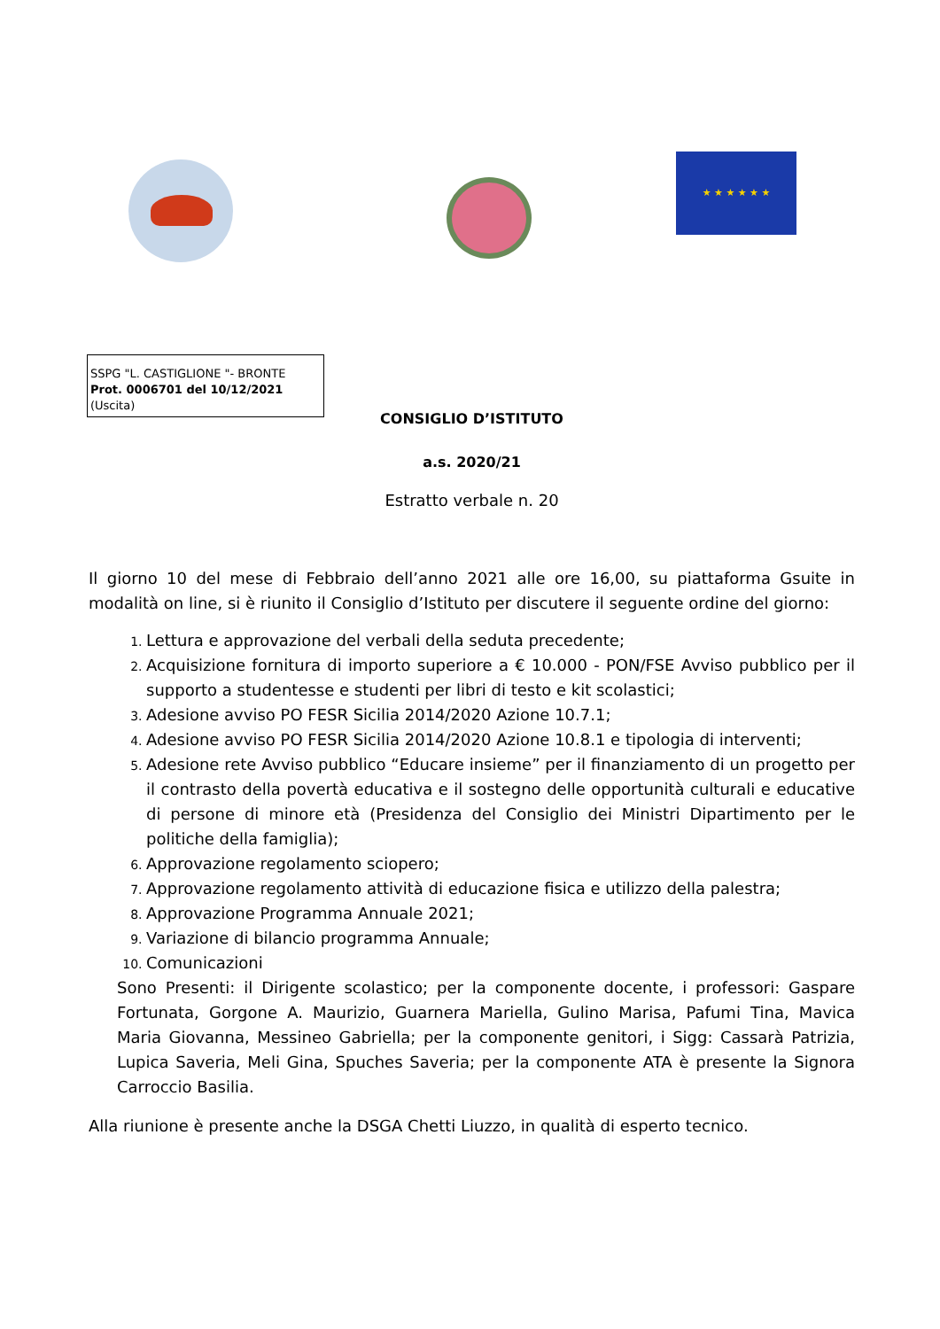★ ★ ★ ★ ★ ★
SSPG "L. CASTIGLIONE "- BRONTE
Prot. 0006701 del 10/12/2021
(Uscita)
CONSIGLIO D’ISTITUTO
a.s. 2020/21
Estratto verbale n. 20
Il giorno 10 del mese di Febbraio dell’anno 2021 alle ore 16,00, su piattaforma Gsuite in modalità on line, si è riunito il Consiglio d’Istituto per discutere il seguente ordine del giorno:
Lettura e approvazione del verbali della seduta precedente;
Acquisizione fornitura di importo superiore a € 10.000 - PON/FSE Avviso pubblico per il supporto a studentesse e studenti per libri di testo e kit scolastici;
Adesione avviso PO FESR Sicilia 2014/2020 Azione 10.7.1;
Adesione avviso PO FESR Sicilia 2014/2020 Azione 10.8.1 e tipologia di interventi;
Adesione rete Avviso pubblico “Educare insieme” per il finanziamento di un progetto per il contrasto della povertà educativa e il sostegno delle opportunità culturali e educative di persone di minore età (Presidenza del Consiglio dei Ministri Dipartimento per le politiche della famiglia);
Approvazione regolamento sciopero;
Approvazione regolamento attività di educazione fisica e utilizzo della palestra;
Approvazione Programma Annuale 2021;
Variazione di bilancio programma Annuale;
Comunicazioni
Sono Presenti: il Dirigente scolastico; per la componente docente, i professori: Gaspare Fortunata, Gorgone A. Maurizio, Guarnera Mariella, Gulino Marisa, Pafumi Tina, Mavica Maria Giovanna, Messineo Gabriella; per la componente genitori, i Sigg: Cassarà Patrizia, Lupica Saveria, Meli Gina, Spuches Saveria; per la componente ATA è presente la Signora Carroccio Basilia.
Alla riunione è presente anche la DSGA Chetti Liuzzo, in qualità di esperto tecnico.